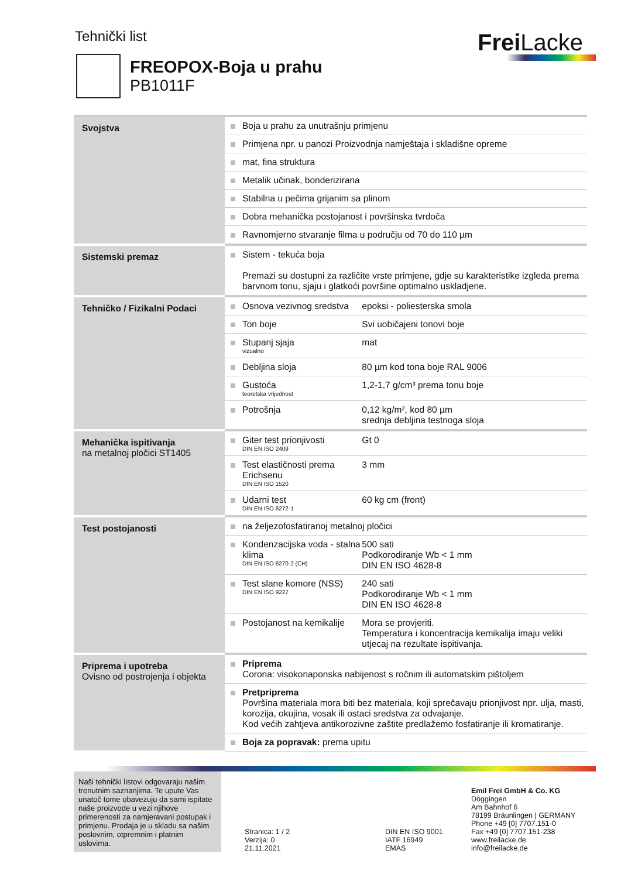Tehnički list Frei Lacke
FREOPOX-Boja u prahu
PB1011F
| Svojstva | Boja u prahu za unutrašnju primjenu | |
| | Primjena npr. u panozi Proizvodnja namještaja i skladišne opreme | |
| | mat, fina struktura | |
| | Metalik učinak, bonderizirana | |
| | Stabilna u pečima grijanim sa plinom | |
| | Dobra mehanička postojanost i površinska tvrdoča | |
| | Ravnomjerno stvaranje filma u području od 70 do 110 µm | |
| Sistemski premaz | Sistem - tekuća boja Premazi su dostupni za različite vrste primjene, gdje su karakteristike izgleda prema barvnom tonu, sjaju i glatkoći površine optimalno uskladjene. | |
| Tehničko / Fizikalni Podaci | Osnova vezivnog sredstva | epoksi - poliesterska smola |
| | Ton boje | Svi uobičajeni tonovi boje |
| | Stupanj sjaja vizualno | mat |
| | Debljina sloja | 80 µm kod tona boje RAL 9006 |
| | Gustoća teoretska vrijednost | 1,2-1,7 g/cm³ prema tonu boje |
| | Potrošnja | 0,12 kg/m², kod 80 µm srednja debljina testnoga sloja |
| Mehanička ispitivanja na metalnoj pločici ST1405 | Giter test prionjivosti DIN EN ISO 2409 | Gt 0 |
| | Test elastičnosti prema Erichsenu DIN EN ISO 1520 | 3 mm |
| | Udarni test DIN EN ISO 6272-1 | 60 kg cm (front) |
| Test postojanosti | na željezofosfatiranoj metalnoj pločici | |
| | Kondenzacijska voda - stalna klima DIN EN ISO 6270-2 (CH) | 500 sati Podkorodiranje Wb < 1 mm DIN EN ISO 4628-8 |
| | Test slane komore (NSS) DIN EN ISO 9227 | 240 sati Podkorodiranje Wb < 1 mm DIN EN ISO 4628-8 |
| | Postojanost na kemikalije | Mora se provjeriti. Temperatura i koncentracija kemikalija imaju veliki utjecaj na rezultate ispitivanja. |
| Priprema i upotreba Ovisno od postrojenja i objekta | Priprema Corona: visokonaponska nabijenost s ročnim ili automatskim pištoljem | |
| | Pretpriprema Površina materiala mora biti bez materiala, koji sprečavaju prionjivost npr. ulja, masti, korozija, okujina, vosak ili ostaci sredstva za odvajanje. Kod većih zahtjeva antikorozivne zaštite predlažemo fosfatiranje ili kromatiranje. | |
| | Boja za popravak: prema upitu | |
Naši tehnički listovi odgovaraju našim trenutnim saznanjima. Te upute Vas unatoč tome obavezuju da sami ispitate naše proizvode u vezi njihove primerenosti za namjeravani postupak i primjenu. Prodaja je u skladu sa našim poslovnim, otpremnim i platnim uslovima.
Stranica: 1 / 2
Verzija: 0
21.11.2021
DIN EN ISO 9001
IATF 16949
EMAS
Emil Frei GmbH & Co. KG
Döggingen
Am Bahnhof 6
78199 Bräunlingen | GERMANY
Phone +49 [0] 7707.151-0
Fax +49 [0] 7707.151-238
www.freilacke.de
info@freilacke.de